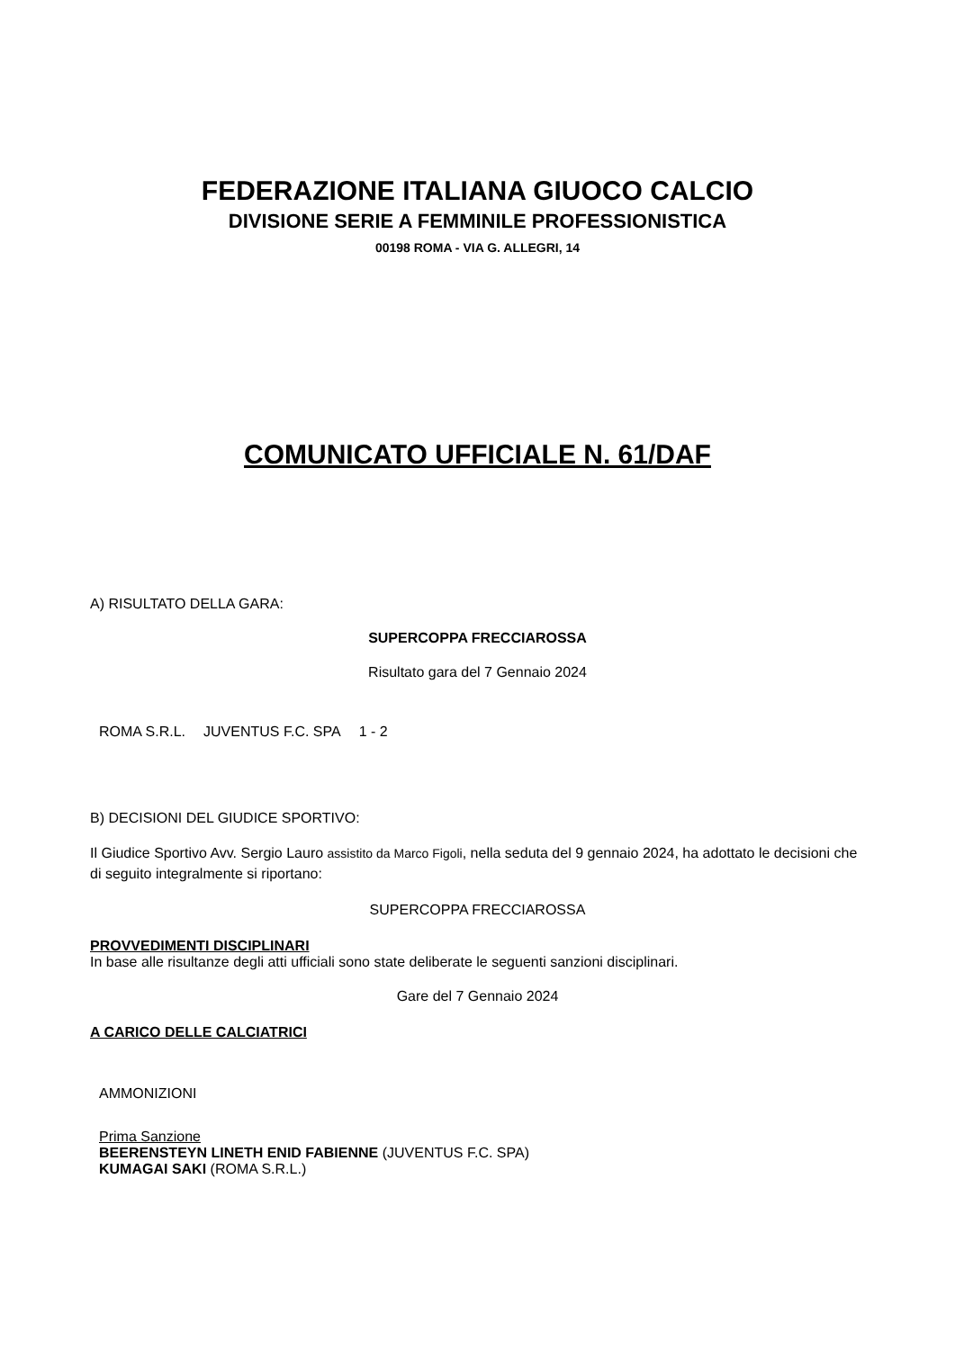FEDERAZIONE ITALIANA GIUOCO CALCIO
DIVISIONE SERIE A FEMMINILE PROFESSIONISTICA
00198 ROMA - VIA G. ALLEGRI, 14
COMUNICATO UFFICIALE N. 61/DAF
A) RISULTATO DELLA GARA:
SUPERCOPPA FRECCIAROSSA
Risultato gara del 7 Gennaio 2024
| ROMA S.R.L. | JUVENTUS F.C. SPA | 1 - 2 |
B) DECISIONI DEL GIUDICE SPORTIVO:
Il Giudice Sportivo Avv. Sergio Lauro assistito da Marco Figoli, nella seduta del 9 gennaio 2024, ha adottato le decisioni che di seguito integralmente si riportano:
SUPERCOPPA FRECCIAROSSA
PROVVEDIMENTI DISCIPLINARI
In base alle risultanze degli atti ufficiali sono state deliberate le seguenti sanzioni disciplinari.
Gare del 7 Gennaio 2024
A CARICO DELLE CALCIATRICI
AMMONIZIONI
Prima Sanzione
BEERENSTEYN LINETH ENID FABIENNE (JUVENTUS F.C. SPA)
KUMAGAI SAKI (ROMA S.R.L.)